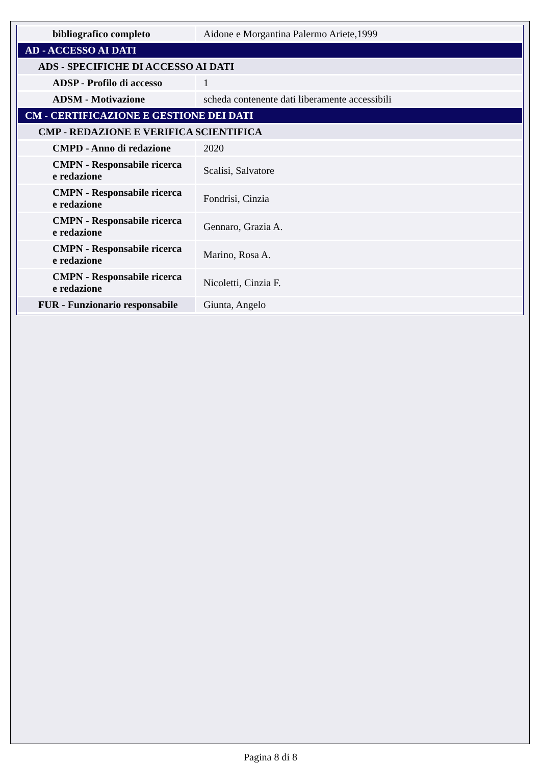| bibliografico completo | Aidone e Morgantina Palermo Ariete,1999 |
| AD - ACCESSO AI DATI | |
| ADS - SPECIFICHE DI ACCESSO AI DATI | |
| ADSP - Profilo di accesso | 1 |
| ADSM - Motivazione | scheda contenente dati liberamente accessibili |
| CM - CERTIFICAZIONE E GESTIONE DEI DATI | |
| CMP - REDAZIONE E VERIFICA SCIENTIFICA | |
| CMPD - Anno di redazione | 2020 |
| CMPN - Responsabile ricerca e redazione | Scalisi, Salvatore |
| CMPN - Responsabile ricerca e redazione | Fondrisi, Cinzia |
| CMPN - Responsabile ricerca e redazione | Gennaro, Grazia A. |
| CMPN - Responsabile ricerca e redazione | Marino, Rosa A. |
| CMPN - Responsabile ricerca e redazione | Nicoletti, Cinzia F. |
| FUR - Funzionario responsabile | Giunta, Angelo |
Pagina 8 di 8